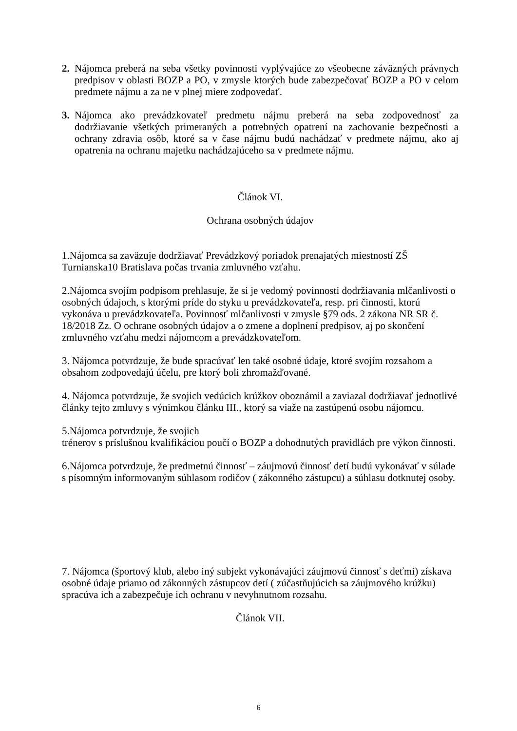2. Nájomca preberá na seba všetky povinnosti vyplývajúce zo všeobecne záväzných právnych predpisov v oblasti BOZP a PO, v zmysle ktorých bude zabezpečovať BOZP a PO v celom predmete nájmu a za ne v plnej miere zodpovedať.
3. Nájomca ako prevádzkovateľ predmetu nájmu preberá na seba zodpovednosť za dodržiavanie všetkých primeraných a potrebných opatrení na zachovanie bezpečnosti a ochrany zdravia osôb, ktoré sa v čase nájmu budú nachádzať v predmete nájmu, ako aj opatrenia na ochranu majetku nachádzajúceho sa v predmete nájmu.
Článok VI.
Ochrana osobných údajov
1.Nájomca sa zaväzuje dodržiavať Prevádzkový poriadok prenajatých miestností ZŠ Turnianska10 Bratislava počas trvania zmluvného vzťahu.
2.Nájomca svojím podpisom prehlasuje, že si je vedomý povinnosti dodržiavania mlčanlivosti o osobných údajoch, s ktorými príde do styku u prevádzkovateľa, resp. pri činnosti, ktorú vykonáva u prevádzkovateľa. Povinnosť mlčanlivosti v zmysle §79 ods. 2 zákona NR SR č. 18/2018 Zz. O ochrane osobných údajov a o zmene a doplnení predpisov, aj po skončení zmluvného vzťahu medzi nájomcom a prevádzkovateľom.
3. Nájomca potvrdzuje, že bude spracúvať len také osobné údaje, ktoré svojím rozsahom a obsahom zodpovedajú účelu, pre ktorý boli zhromažďované.
4. Nájomca potvrdzuje, že svojich vedúcich krúžkov oboznámil a zaviazal dodržiavať jednotlivé články tejto zmluvy s výnimkou článku III., ktorý sa viaže na zastúpenú osobu nájomcu.
5.Nájomca potvrdzuje, že svojich
trénerov s príslušnou kvalifikáciou poučí o BOZP a dohodnutých pravidlách pre výkon činnosti.
6.Nájomca potvrdzuje, že predmetnú činnosť – záujmovú činnosť detí budú vykonávať v súlade s písomným informovaným súhlasom rodičov ( zákonného zástupcu) a súhlasu dotknutej osoby.
7. Nájomca (športový klub, alebo iný subjekt vykonávajúci záujmovú činnosť s deťmi) získava osobné údaje priamo od zákonných zástupcov detí ( zúčastňujúcich sa záujmového krúžku) spracúva ich a zabezpečuje ich ochranu v nevyhnutnom rozsahu.
Článok VII.
6